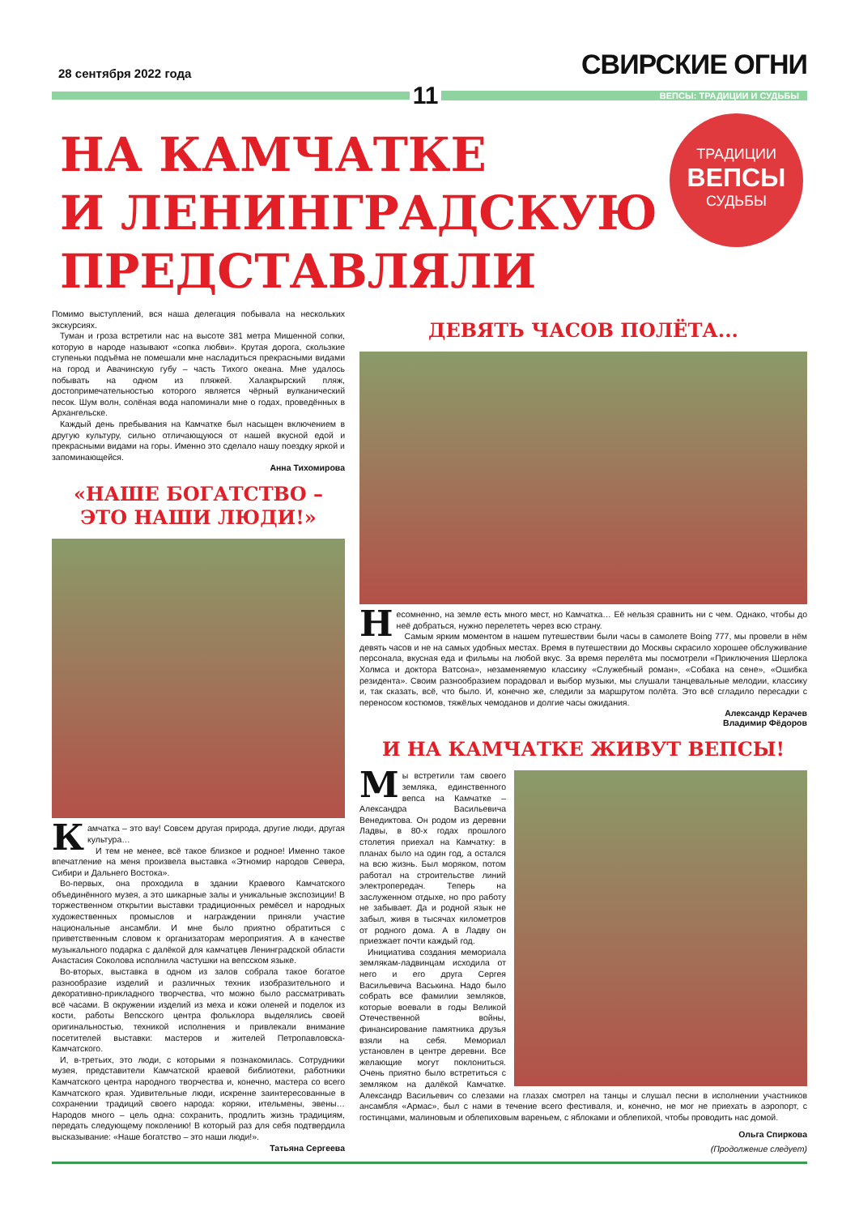28 сентября 2022 года
СВИРСКИЕ ОГНИ
11
ВЕПСЫ: ТРАДИЦИИ И СУДЬБЫ
ТРАДИЦИИ
ВЕПСЫ
СУДЬБЫ
НА КАМЧАТКЕ
И ЛЕНИНГРАДСКУЮ
ПРЕДСТАВЛЯЛИ
Помимо выступлений, вся наша делегация побывала на нескольких экскурсиях.
Туман и гроза встретили нас на высоте 381 метра Мишенной сопки, которую в народе называют «сопка любви». Крутая дорога, скользкие ступеньки подъёма не помешали мне насладиться прекрасными видами на город и Авачинскую губу – часть Тихого океана. Мне удалось побывать на одном из пляжей. Халакрырский пляж, достопримечательностью которого является чёрный вулканический песок. Шум волн, солёная вода напоминали мне о годах, проведённых в Архангельске.
Каждый день пребывания на Камчатке был насыщен включением в другую культуру, сильно отличающуюся от нашей вкусной едой и прекрасными видами на горы. Именно это сделало нашу поездку яркой и запоминающейся.
Анна Тихомирова
«НАШЕ БОГАТСТВО –
ЭТО НАШИ ЛЮДИ!»
Камчатка – это вау! Совсем другая природа, другие люди, другая культура…
И тем не менее, всё такое близкое и родное! Именно такое впечатление на меня произвела выставка «Этномир народов Севера, Сибири и Дальнего Востока».
Во-первых, она проходила в здании Краевого Камчатского объединённого музея, а это шикарные залы и уникальные экспозиции! В торжественном открытии выставки традиционных ремёсел и народных художественных промыслов и награждении приняли участие национальные ансамбли. И мне было приятно обратиться с приветственным словом к организаторам мероприятия. А в качестве музыкального подарка с далёкой для камчатцев Ленинградской области Анастасия Соколова исполнила частушки на вепсском языке.
Во-вторых, выставка в одном из залов собрала такое богатое разнообразие изделий и различных техник изобразительного и декоративно-прикладного творчества, что можно было рассматривать всё часами. В окружении изделий из меха и кожи оленей и поделок из кости, работы Вепсского центра фольклора выделялись своей оригинальностью, техникой исполнения и привлекали внимание посетителей выставки: мастеров и жителей Петропавловска-Камчатского.
И, в-третьих, это люди, с которыми я познакомилась. Сотрудники музея, представители Камчатской краевой библиотеки, работники Камчатского центра народного творчества и, конечно, мастера со всего Камчатского края. Удивительные люди, искренне заинтересованные в сохранении традиций своего народа: коряки, ительмены, эвены… Народов много – цель одна: сохранить, продлить жизнь традициям, передать следующему поколению! В который раз для себя подтвердила высказывание: «Наше богатство – это наши люди!».
Татьяна Сергеева
ДЕВЯТЬ ЧАСОВ ПОЛЁТА...
Несомненно, на земле есть много мест, но Камчатка… Её нельзя сравнить ни с чем. Однако, чтобы до неё добраться, нужно перелететь через всю страну.
Самым ярким моментом в нашем путешествии были часы в самолете Boing 777, мы провели в нём девять часов и не на самых удобных местах. Время в путешествии до Москвы скрасило хорошее обслуживание персонала, вкусная еда и фильмы на любой вкус. За время перелёта мы посмотрели «Приключения Шерлока Холмса и доктора Ватсона», незаменяемую классику «Служебный роман», «Собака на сене», «Ошибка резидента». Своим разнообразием порадовал и выбор музыки, мы слушали танцевальные мелодии, классику и, так сказать, всё, что было. И, конечно же, следили за маршрутом полёта. Это всё сгладило пересадки с переносом костюмов, тяжёлых чемоданов и долгие часы ожидания.
Александр Керачев
Владимир Фёдоров
И НА КАМЧАТКЕ ЖИВУТ ВЕПСЫ!
Мы встретили там своего земляка, единственного вепса на Камчатке – Александра Васильевича Венедиктова. Он родом из деревни Ладвы, в 80-х годах прошлого столетия приехал на Камчатку: в планах было на один год, а осталcя на всю жизнь. Был моряком, потом работал на строительстве линий электропередач. Теперь на заслуженном отдыхе, но про работу не забывает. Да и родной язык не забыл, живя в тысячах километров от родного дома. А в Ладву он приезжает почти каждый год.
Инициатива создания мемориала землякам-ладвинцам исходила от него и его друга Сергея Васильевича Васькина. Надо было собрать все фамилии земляков, которые воевали в годы Великой Отечественной войны, финансирование памятника друзья взяли на себя. Мемориал установлен в центре деревни. Все желающие могут поклониться. Очень приятно было встретиться с земляком на далёкой Камчатке. Александр Васильевич со слезами на глазах смотрел на танцы и слушал песни в исполнении участников ансамбля «Армас», был с нами в течение всего фестиваля, и, конечно, не мог не приехать в аэропорт, с гостинцами, малиновым и облепиховым вареньем, с яблоками и облепихой, чтобы проводить нас домой.
Ольга Спиркова
(Продолжение следует)